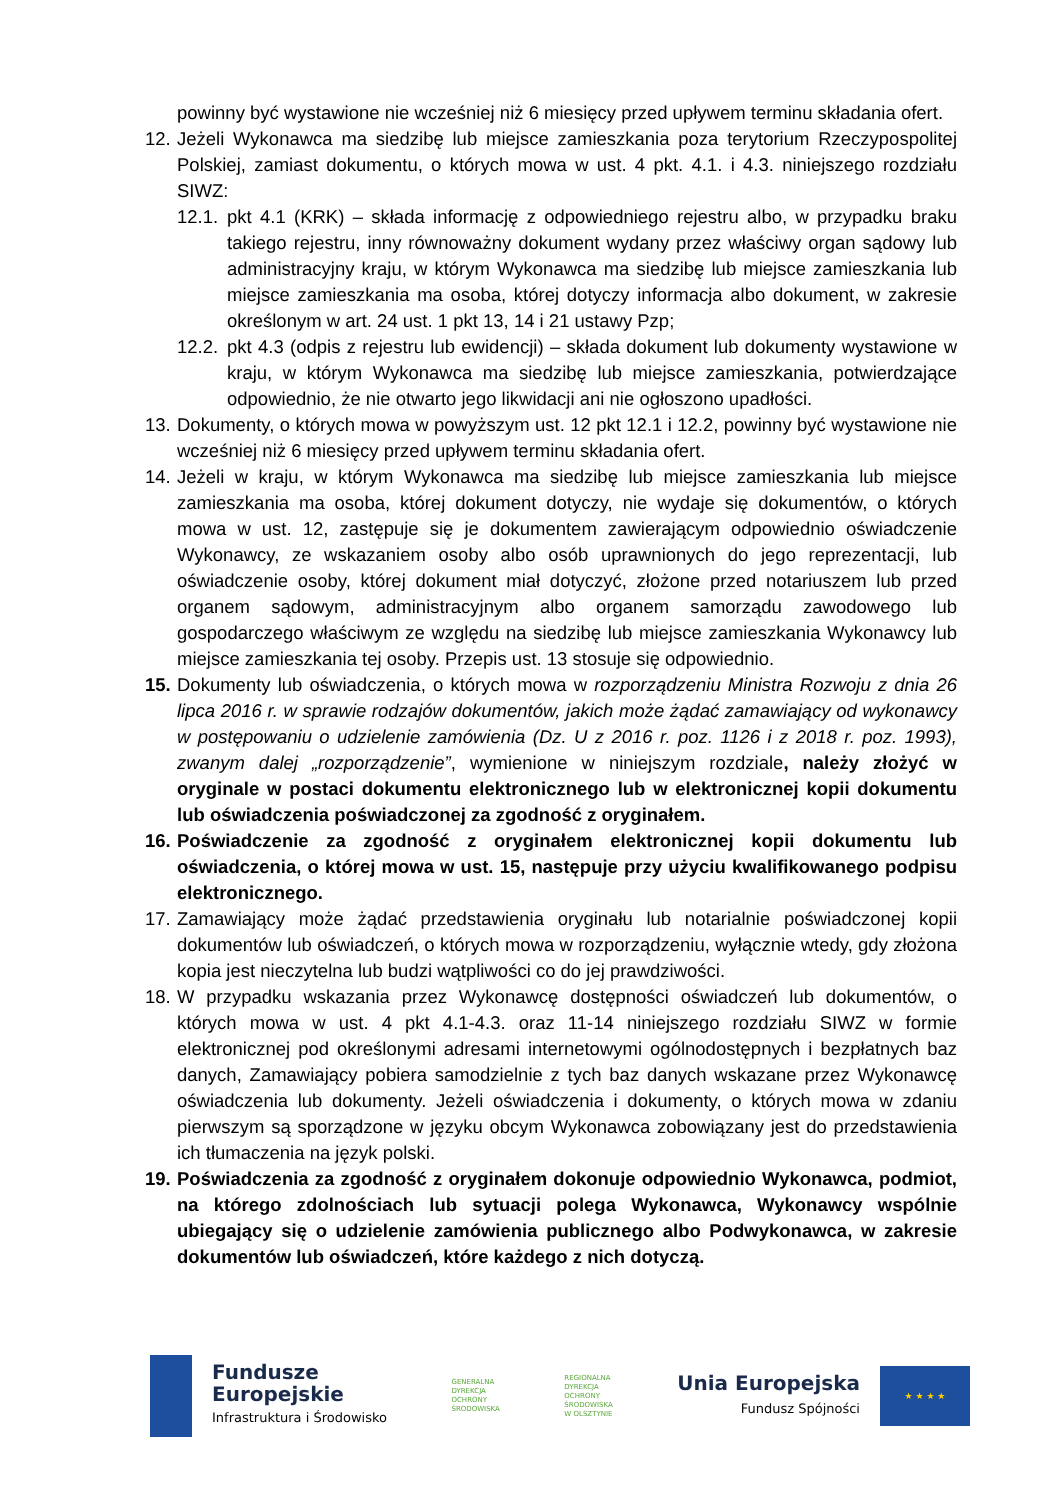powinny być wystawione nie wcześniej niż 6 miesięcy przed upływem terminu składania ofert.
12.
Jeżeli Wykonawca ma siedzibę lub miejsce zamieszkania poza terytorium Rzeczypospolitej Polskiej, zamiast dokumentu, o których mowa w ust. 4 pkt. 4.1. i 4.3. niniejszego rozdziału SIWZ:
12.1.
pkt 4.1 (KRK) – składa informację z odpowiedniego rejestru albo, w przypadku braku takiego rejestru, inny równoważny dokument wydany przez właściwy organ sądowy lub administracyjny kraju, w którym Wykonawca ma siedzibę lub miejsce zamieszkania lub miejsce zamieszkania ma osoba, której dotyczy informacja albo dokument, w zakresie określonym w art. 24 ust. 1 pkt 13, 14 i 21 ustawy Pzp;
12.2.
pkt 4.3 (odpis z rejestru lub ewidencji) – składa dokument lub dokumenty wystawione w kraju, w którym Wykonawca ma siedzibę lub miejsce zamieszkania, potwierdzające odpowiednio, że nie otwarto jego likwidacji ani nie ogłoszono upadłości.
13.
Dokumenty, o których mowa w powyższym ust. 12 pkt 12.1 i 12.2, powinny być wystawione nie wcześniej niż 6 miesięcy przed upływem terminu składania ofert.
14.
Jeżeli w kraju, w którym Wykonawca ma siedzibę lub miejsce zamieszkania lub miejsce zamieszkania ma osoba, której dokument dotyczy, nie wydaje się dokumentów, o których mowa w ust. 12, zastępuje się je dokumentem zawierającym odpowiednio oświadczenie Wykonawcy, ze wskazaniem osoby albo osób uprawnionych do jego reprezentacji, lub oświadczenie osoby, której dokument miał dotyczyć, złożone przed notariuszem lub przed organem sądowym, administracyjnym albo organem samorządu zawodowego lub gospodarczego właściwym ze względu na siedzibę lub miejsce zamieszkania Wykonawcy lub miejsce zamieszkania tej osoby. Przepis ust. 13 stosuje się odpowiednio.
15.
Dokumenty lub oświadczenia, o których mowa w rozporządzeniu Ministra Rozwoju z dnia 26 lipca 2016 r. w sprawie rodzajów dokumentów, jakich może żądać zamawiający od wykonawcy w postępowaniu o udzielenie zamówienia (Dz. U z 2016 r. poz. 1126 i z 2018 r. poz. 1993), zwanym dalej „rozporządzenie”, wymienione w niniejszym rozdziale, należy złożyć w oryginale w postaci dokumentu elektronicznego lub w elektronicznej kopii dokumentu lub oświadczenia poświadczonej za zgodność z oryginałem.
16.
Poświadczenie za zgodność z oryginałem elektronicznej kopii dokumentu lub oświadczenia, o której mowa w ust. 15, następuje przy użyciu kwalifikowanego podpisu elektronicznego.
17.
Zamawiający może żądać przedstawienia oryginału lub notarialnie poświadczonej kopii dokumentów lub oświadczeń, o których mowa w rozporządzeniu, wyłącznie wtedy, gdy złożona kopia jest nieczytelna lub budzi wątpliwości co do jej prawdziwości.
18.
W przypadku wskazania przez Wykonawcę dostępności oświadczeń lub dokumentów, o których mowa w ust. 4 pkt 4.1-4.3. oraz 11-14 niniejszego rozdziału SIWZ w formie elektronicznej pod określonymi adresami internetowymi ogólnodostępnych i bezpłatnych baz danych, Zamawiający pobiera samodzielnie z tych baz danych wskazane przez Wykonawcę oświadczenia lub dokumenty. Jeżeli oświadczenia i dokumenty, o których mowa w zdaniu pierwszym są sporządzone w języku obcym Wykonawca zobowiązany jest do przedstawienia ich tłumaczenia na język polski.
19.
Poświadczenia za zgodność z oryginałem dokonuje odpowiednio Wykonawca, podmiot, na którego zdolnościach lub sytuacji polega Wykonawca, Wykonawcy wspólnie ubiegający się o udzielenie zamówienia publicznego albo Podwykonawca, w zakresie dokumentów lub oświadczeń, które każdego z nich dotyczą.
Fundusze
Europejskie
Infrastruktura i Środowisko
GENERALNA
DYREKCJA
OCHRONY
ŚRODOWISKA
REGIONALNA
DYREKCJA
OCHRONY
ŚRODOWISKA
W OLSZTYNIE
Unia Europejska
Fundusz Spójności
★ ★ ★ ★